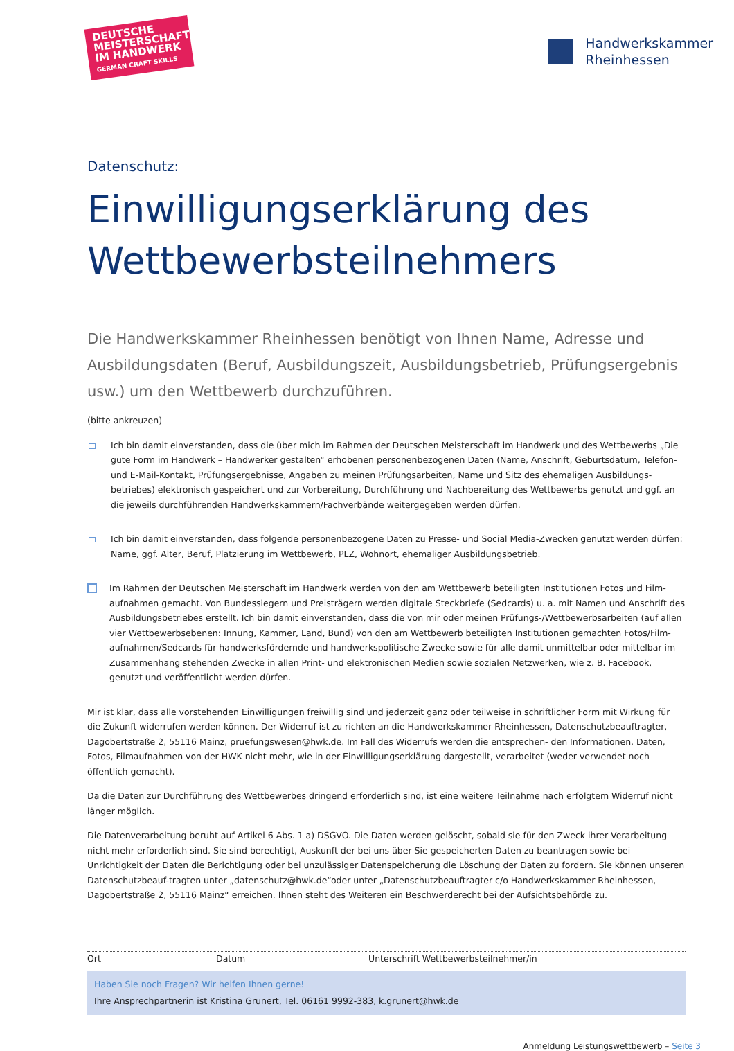DEUTSCHE MEISTERSCHAFT IM HANDWERK
GERMAN CRAFT SKILLS
Handwerkskammer
Rheinhessen
Datenschutz:
Einwilligungserklärung des Wettbewerbsteilnehmers
Die Handwerkskammer Rheinhessen benötigt von Ihnen Name, Adresse und Ausbildungsdaten (Beruf, Ausbildungszeit, Ausbildungsbetrieb, Prüfungsergebnis usw.) um den Wettbewerb durchzuführen.
(bitte ankreuzen)
Ich bin damit einverstanden, dass die über mich im Rahmen der Deutschen Meisterschaft im Handwerk und des Wettbewerbs „Die gute Form im Handwerk – Handwerker gestalten“ erhobenen personenbezogenen Daten (Name, Anschrift, Geburtsdatum, Telefon- und E-Mail-Kontakt, Prüfungsergebnisse, Angaben zu meinen Prüfungsarbeiten, Name und Sitz des ehemaligen Ausbildungs-betriebes) elektronisch gespeichert und zur Vorbereitung, Durchführung und Nachbereitung des Wettbewerbs genutzt und ggf. an die jeweils durchführenden Handwerkskammern/Fachverbände weitergegeben werden dürfen.
Ich bin damit einverstanden, dass folgende personenbezogene Daten zu Presse- und Social Media-Zwecken genutzt werden dürfen: Name, ggf. Alter, Beruf, Platzierung im Wettbewerb, PLZ, Wohnort, ehemaliger Ausbildungsbetrieb.
Im Rahmen der Deutschen Meisterschaft im Handwerk werden von den am Wettbewerb beteiligten Institutionen Fotos und Film-aufnahmen gemacht. Von Bundessiegern und Preisträgern werden digitale Steckbriefe (Sedcards) u. a. mit Namen und Anschrift des Ausbildungsbetriebes erstellt. Ich bin damit einverstanden, dass die von mir oder meinen Prüfungs-/Wettbewerbsarbeiten (auf allen vier Wettbewerbsebenen: Innung, Kammer, Land, Bund) von den am Wettbewerb beteiligten Institutionen gemachten Fotos/Film-aufnahmen/Sedcards für handwerksfördernde und handwerkspolitische Zwecke sowie für alle damit unmittelbar oder mittelbar im Zusammenhang stehenden Zwecke in allen Print- und elektronischen Medien sowie sozialen Netzwerken, wie z. B. Facebook, genutzt und veröffentlicht werden dürfen.
Mir ist klar, dass alle vorstehenden Einwilligungen freiwillig sind und jederzeit ganz oder teilweise in schriftlicher Form mit Wirkung für die Zukunft widerrufen werden können. Der Widerruf ist zu richten an die Handwerkskammer Rheinhessen, Datenschutzbeauftragter, Dagobertstraße 2, 55116 Mainz, pruefungswesen@hwk.de. Im Fall des Widerrufs werden die entsprechen- den Informationen, Daten, Fotos, Filmaufnahmen von der HWK nicht mehr, wie in der Einwilligungserklärung dargestellt, verarbeitet (weder verwendet noch öffentlich gemacht).
Da die Daten zur Durchführung des Wettbewerbes dringend erforderlich sind, ist eine weitere Teilnahme nach erfolgtem Widerruf nicht länger möglich.
Die Datenverarbeitung beruht auf Artikel 6 Abs. 1 a) DSGVO. Die Daten werden gelöscht, sobald sie für den Zweck ihrer Verarbeitung nicht mehr erforderlich sind. Sie sind berechtigt, Auskunft der bei uns über Sie gespeicherten Daten zu beantragen sowie bei Unrichtigkeit der Daten die Berichtigung oder bei unzulässiger Datenspeicherung die Löschung der Daten zu fordern. Sie können unseren Datenschutzbeauf-tragten unter „datenschutz@hwk.de“oder unter „Datenschutzbeauftragter c/o Handwerkskammer Rheinhessen, Dagobertstraße 2, 55116 Mainz“ erreichen. Ihnen steht des Weiteren ein Beschwerderecht bei der Aufsichtsbehörde zu.
Ort Datum Unterschrift Wettbewerbsteilnehmer/in
Haben Sie noch Fragen? Wir helfen Ihnen gerne!
Ihre Ansprechpartnerin ist Kristina Grunert, Tel. 06161 9992-383, k.grunert@hwk.de
Anmeldung Leistungswettbewerb – Seite 3